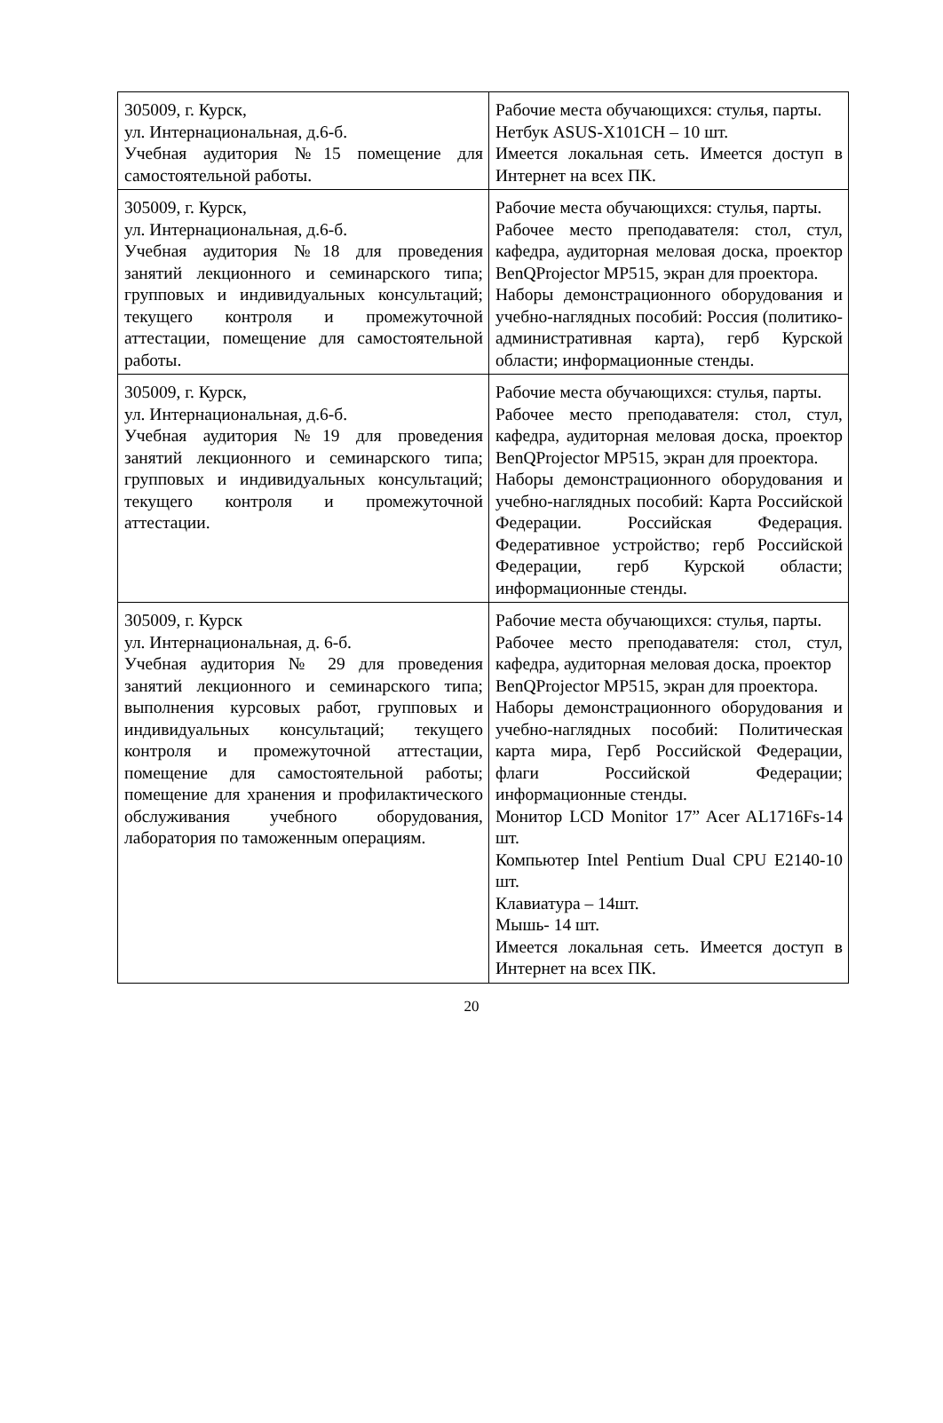| 305009, г. Курск, ул. Интернациональная, д.6-б. Учебная аудитория №15 помещение для самостоятельной работы. | Рабочие места обучающихся: стулья, парты. Нетбук ASUS-X101CH – 10 шт. Имеется локальная сеть. Имеется доступ в Интернет на всех ПК. |
| 305009, г. Курск, ул. Интернациональная, д.6-б. Учебная аудитория №18 для проведения занятий лекционного и семинарского типа; групповых и индивидуальных консультаций; текущего контроля и промежуточной аттестации, помещение для самостоятельной работы. | Рабочие места обучающихся: стулья, парты. Рабочее место преподавателя: стол, стул, кафедра, аудиторная меловая доска, проектор BenQProjector MP515, экран для проектора. Наборы демонстрационного оборудования и учебно-наглядных пособий: Россия (политико-административная карта), герб Курской области; информационные стенды. |
| 305009, г. Курск, ул. Интернациональная, д.6-б. Учебная аудитория №19 для проведения занятий лекционного и семинарского типа; групповых и индивидуальных консультаций; текущего контроля и промежуточной аттестации. | Рабочие места обучающихся: стулья, парты. Рабочее место преподавателя: стол, стул, кафедра, аудиторная меловая доска, проектор BenQProjector MP515, экран для проектора. Наборы демонстрационного оборудования и учебно-наглядных пособий: Карта Российской Федерации. Российская Федерация. Федеративное устройство; герб Российской Федерации, герб Курской области; информационные стенды. |
| 305009, г. Курск ул. Интернациональная, д. 6-б. Учебная аудитория № 29 для проведения занятий лекционного и семинарского типа; выполнения курсовых работ, групповых и индивидуальных консультаций; текущего контроля и промежуточной аттестации, помещение для самостоятельной работы; помещение для хранения и профилактического обслуживания учебного оборудования, лаборатория по таможенным операциям. | Рабочие места обучающихся: стулья, парты. Рабочее место преподавателя: стол, стул, кафедра, аудиторная меловая доска, проектор BenQProjector MP515, экран для проектора. Наборы демонстрационного оборудования и учебно-наглядных пособий: Политическая карта мира, Герб Российской Федерации, флаги Российской Федерации; информационные стенды. Монитор LCD Monitor 17” Acer AL1716Fs-14 шт. Компьютер Intel Pentium Dual CPU E2140-10 шт. Клавиатура – 14шт. Мышь- 14 шт. Имеется локальная сеть. Имеется доступ в Интернет на всех ПК. |
20